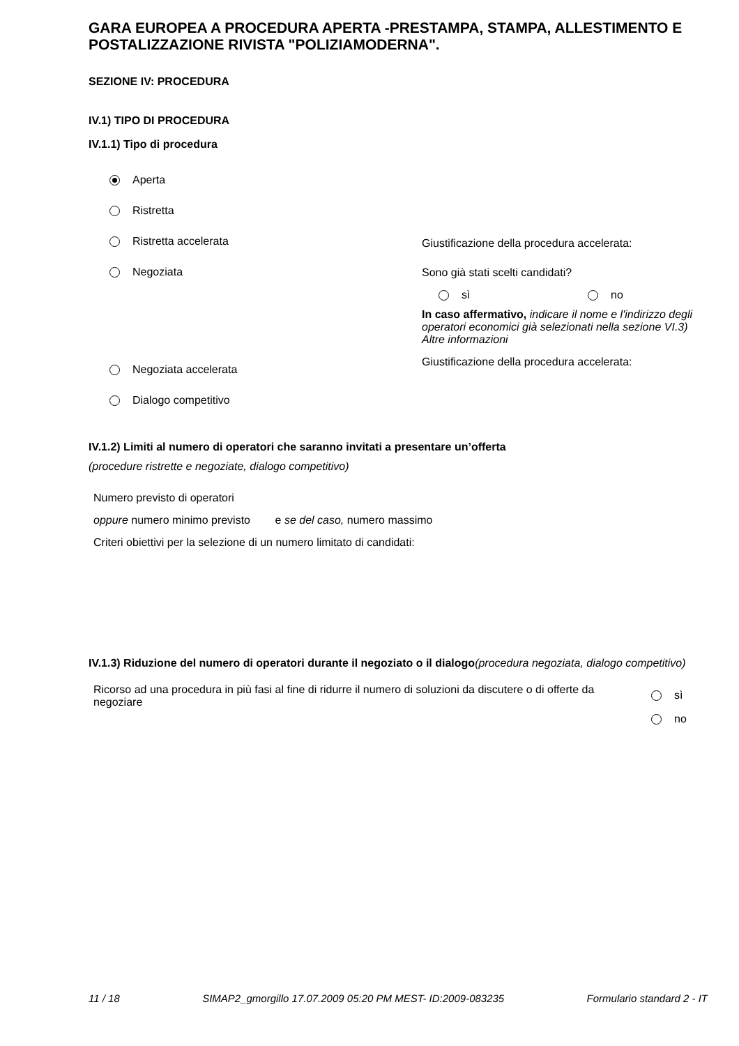GARA EUROPEA A PROCEDURA APERTA -PRESTAMPA, STAMPA, ALLESTIMENTO E POSTALIZZAZIONE RIVISTA "POLIZIAMODERNA".
SEZIONE IV: PROCEDURA
IV.1) TIPO DI PROCEDURA
IV.1.1) Tipo di procedura
Aperta
Ristretta
Ristretta accelerata
Negoziata
Negoziata accelerata
Dialogo competitivo
Giustificazione della procedura accelerata:
Sono già stati scelti candidati?
sì no
In caso affermativo, indicare il nome e l'indirizzo degli operatori economici già selezionati nella sezione VI.3) Altre informazioni
Giustificazione della procedura accelerata:
IV.1.2) Limiti al numero di operatori che saranno invitati a presentare un’offerta
(procedure ristrette e negoziate, dialogo competitivo)
Numero previsto di operatori
oppure numero minimo previsto e se del caso, numero massimo
Criteri obiettivi per la selezione di un numero limitato di candidati:
IV.1.3) Riduzione del numero di operatori durante il negoziato o il dialogo(procedura negoziata, dialogo competitivo)
Ricorso ad una procedura in più fasi al fine di ridurre il numero di soluzioni da discutere o di offerte da negoziare
sì
no
11 / 18 SIMAP2_gmorgillo 17.07.2009 05:20 PM MEST- ID:2009-083235 Formulario standard 2 - IT